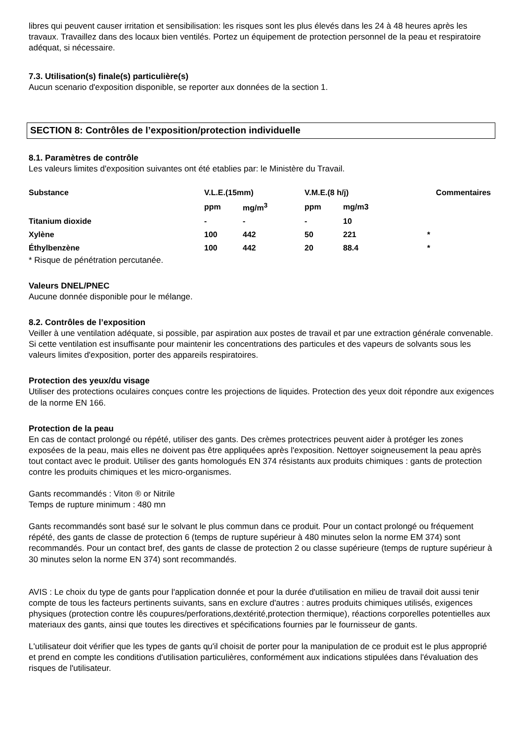libres qui peuvent causer irritation et sensibilisation: les risques sont les plus élevés dans les 24 à 48 heures après les travaux. Travaillez dans des locaux bien ventilés. Portez un équipement de protection personnel de la peau et respiratoire adéquat, si nécessaire.
7.3. Utilisation(s) finale(s) particulière(s)
Aucun scenario d'exposition disponible, se reporter aux données de la section 1.
SECTION 8: Contrôles de l’exposition/protection individuelle
8.1. Paramètres de contrôle
Les valeurs limites d'exposition suivantes ont été etablies par: le Ministère du Travail.
| Substance | V.L.E.(15mm) | | V.M.E.(8 h/j) | | Commentaires |
| --- | --- | --- | --- | --- | --- |
| | ppm | mg/m<sup>3</sup> | ppm | mg/m3 | |
| Titanium dioxide | - | - | - | 10 | |
| Xylène | 100 | 442 | 50 | 221 | * |
| Éthylbenzène | 100 | 442 | 20 | 88.4 | * |
* Risque de pénétration percutanée.
Valeurs DNEL/PNEC
Aucune donnée disponible pour le mélange.
8.2. Contrôles de l’exposition
Veiller à une ventilation adéquate, si possible, par aspiration aux postes de travail et par une extraction générale convenable. Si cette ventilation est insuffisante pour maintenir les concentrations des particules et des vapeurs de solvants sous les valeurs limites d'exposition, porter des appareils respiratoires.
Protection des yeux/du visage
Utiliser des protections oculaires conçues contre les projections de liquides. Protection des yeux doit répondre aux exigences de la norme EN 166.
Protection de la peau
En cas de contact prolongé ou répété, utiliser des gants. Des crèmes protectrices peuvent aider à protéger les zones exposées de la peau, mais elles ne doivent pas être appliquées après l'exposition. Nettoyer soigneusement la peau après tout contact avec le produit. Utiliser des gants homologués EN 374 résistants aux produits chimiques : gants de protection contre les produits chimiques et les micro-organismes.
Gants recommandés : Viton ® or Nitrile
Temps de rupture minimum : 480 mn
Gants recommandés sont basé sur le solvant le plus commun dans ce produit. Pour un contact prolongé ou fréquement répété, des gants de classe de protection 6 (temps de rupture supérieur à 480 minutes selon la norme EM 374) sont recommandés. Pour un contact bref, des gants de classe de protection 2 ou classe supérieure (temps de rupture supérieur à 30 minutes selon la norme EN 374) sont recommandés.
AVIS : Le choix du type de gants pour l'application donnée et pour la durée d'utilisation en milieu de travail doit aussi tenir compte de tous les facteurs pertinents suivants, sans en exclure d'autres : autres produits chimiques utilisés, exigences physiques (protection contre lês coupures/perforations,dextérité,protection thermique), réactions corporelles potentielles aux materiaux des gants, ainsi que toutes les directives et spécifications fournies par le fournisseur de gants.
L'utilisateur doit vérifier que les types de gants qu'il choisit de porter pour la manipulation de ce produit est le plus approprié et prend en compte les conditions d'utilisation particulières, conformément aux indications stipulées dans l'évaluation des risques de l'utilisateur.